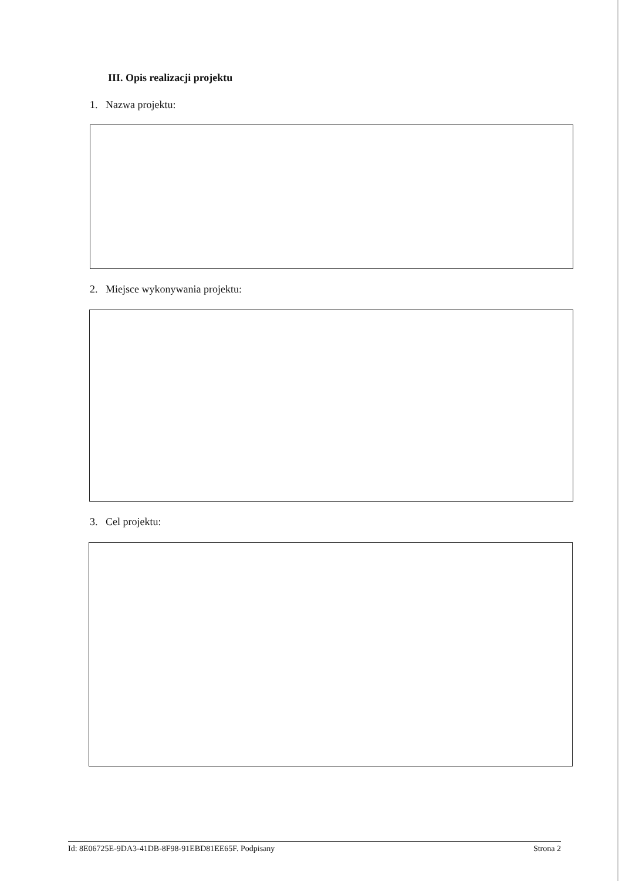III. Opis realizacji projektu
1. Nazwa projektu:
2. Miejsce wykonywania projektu:
3. Cel projektu:
Id: 8E06725E-9DA3-41DB-8F98-91EBD81EE65F. Podpisany Strona 2